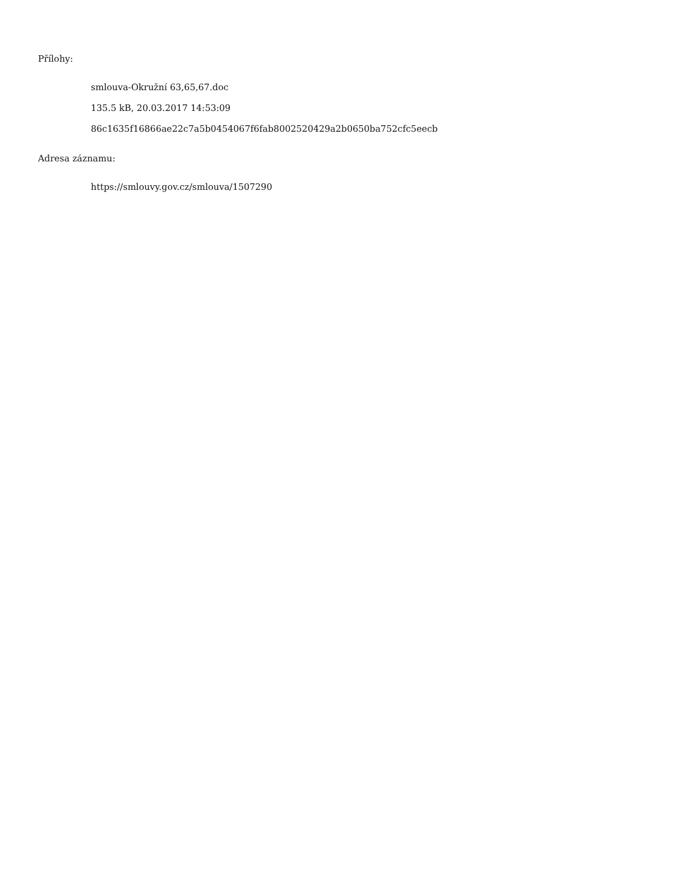Přílohy:
smlouva-Okružní 63,65,67.doc
135.5 kB, 20.03.2017 14:53:09
86c1635f16866ae22c7a5b0454067f6fab8002520429a2b0650ba752cfc5eecb
Adresa záznamu:
https://smlouvy.gov.cz/smlouva/1507290